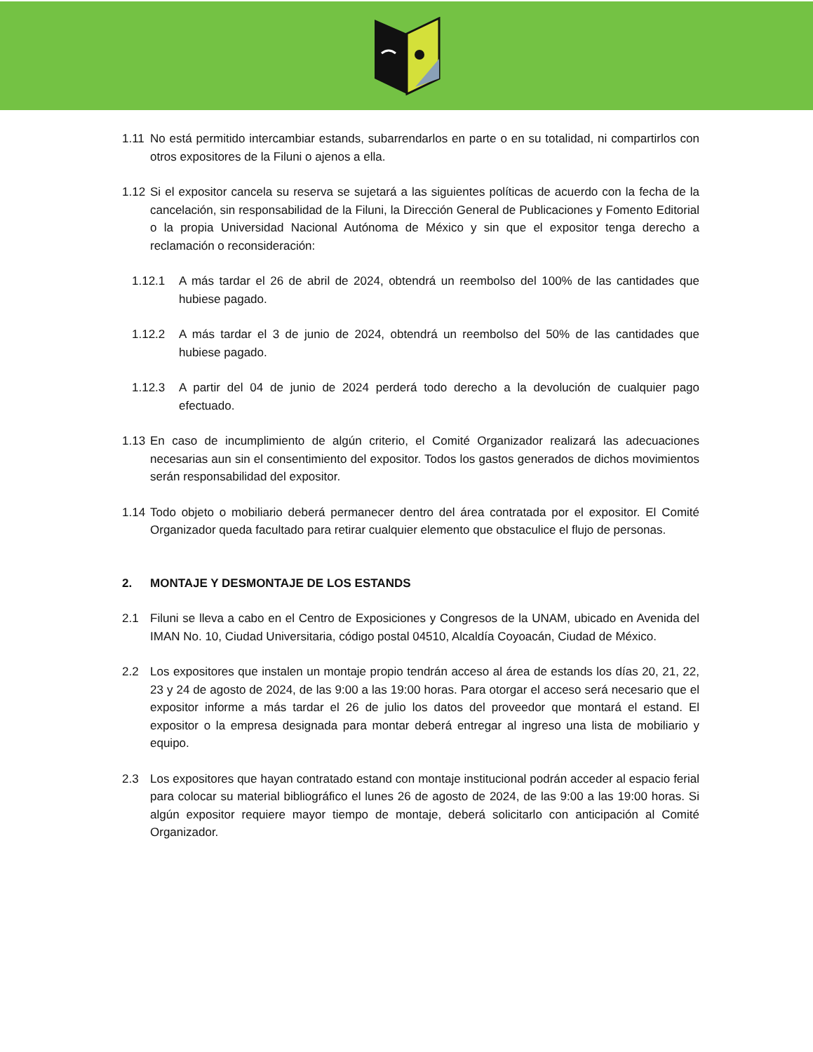1.11 No está permitido intercambiar estands, subarrendarlos en parte o en su totalidad, ni compartirlos con otros expositores de la Filuni o ajenos a ella.
1.12 Si el expositor cancela su reserva se sujetará a las siguientes políticas de acuerdo con la fecha de la cancelación, sin responsabilidad de la Filuni, la Dirección General de Publicaciones y Fomento Editorial o la propia Universidad Nacional Autónoma de México y sin que el expositor tenga derecho a reclamación o reconsideración:
1.12.1 A más tardar el 26 de abril de 2024, obtendrá un reembolso del 100% de las cantidades que hubiese pagado.
1.12.2 A más tardar el 3 de junio de 2024, obtendrá un reembolso del 50% de las cantidades que hubiese pagado.
1.12.3 A partir del 04 de junio de 2024 perderá todo derecho a la devolución de cualquier pago efectuado.
1.13 En caso de incumplimiento de algún criterio, el Comité Organizador realizará las adecuaciones necesarias aun sin el consentimiento del expositor. Todos los gastos generados de dichos movimientos serán responsabilidad del expositor.
1.14 Todo objeto o mobiliario deberá permanecer dentro del área contratada por el expositor. El Comité Organizador queda facultado para retirar cualquier elemento que obstaculice el flujo de personas.
2. MONTAJE Y DESMONTAJE DE LOS ESTANDS
2.1 Filuni se lleva a cabo en el Centro de Exposiciones y Congresos de la UNAM, ubicado en Avenida del IMAN No. 10, Ciudad Universitaria, código postal 04510, Alcaldía Coyoacán, Ciudad de México.
2.2 Los expositores que instalen un montaje propio tendrán acceso al área de estands los días 20, 21, 22, 23 y 24 de agosto de 2024, de las 9:00 a las 19:00 horas. Para otorgar el acceso será necesario que el expositor informe a más tardar el 26 de julio los datos del proveedor que montará el estand. El expositor o la empresa designada para montar deberá entregar al ingreso una lista de mobiliario y equipo.
2.3 Los expositores que hayan contratado estand con montaje institucional podrán acceder al espacio ferial para colocar su material bibliográfico el lunes 26 de agosto de 2024, de las 9:00 a las 19:00 horas. Si algún expositor requiere mayor tiempo de montaje, deberá solicitarlo con anticipación al Comité Organizador.